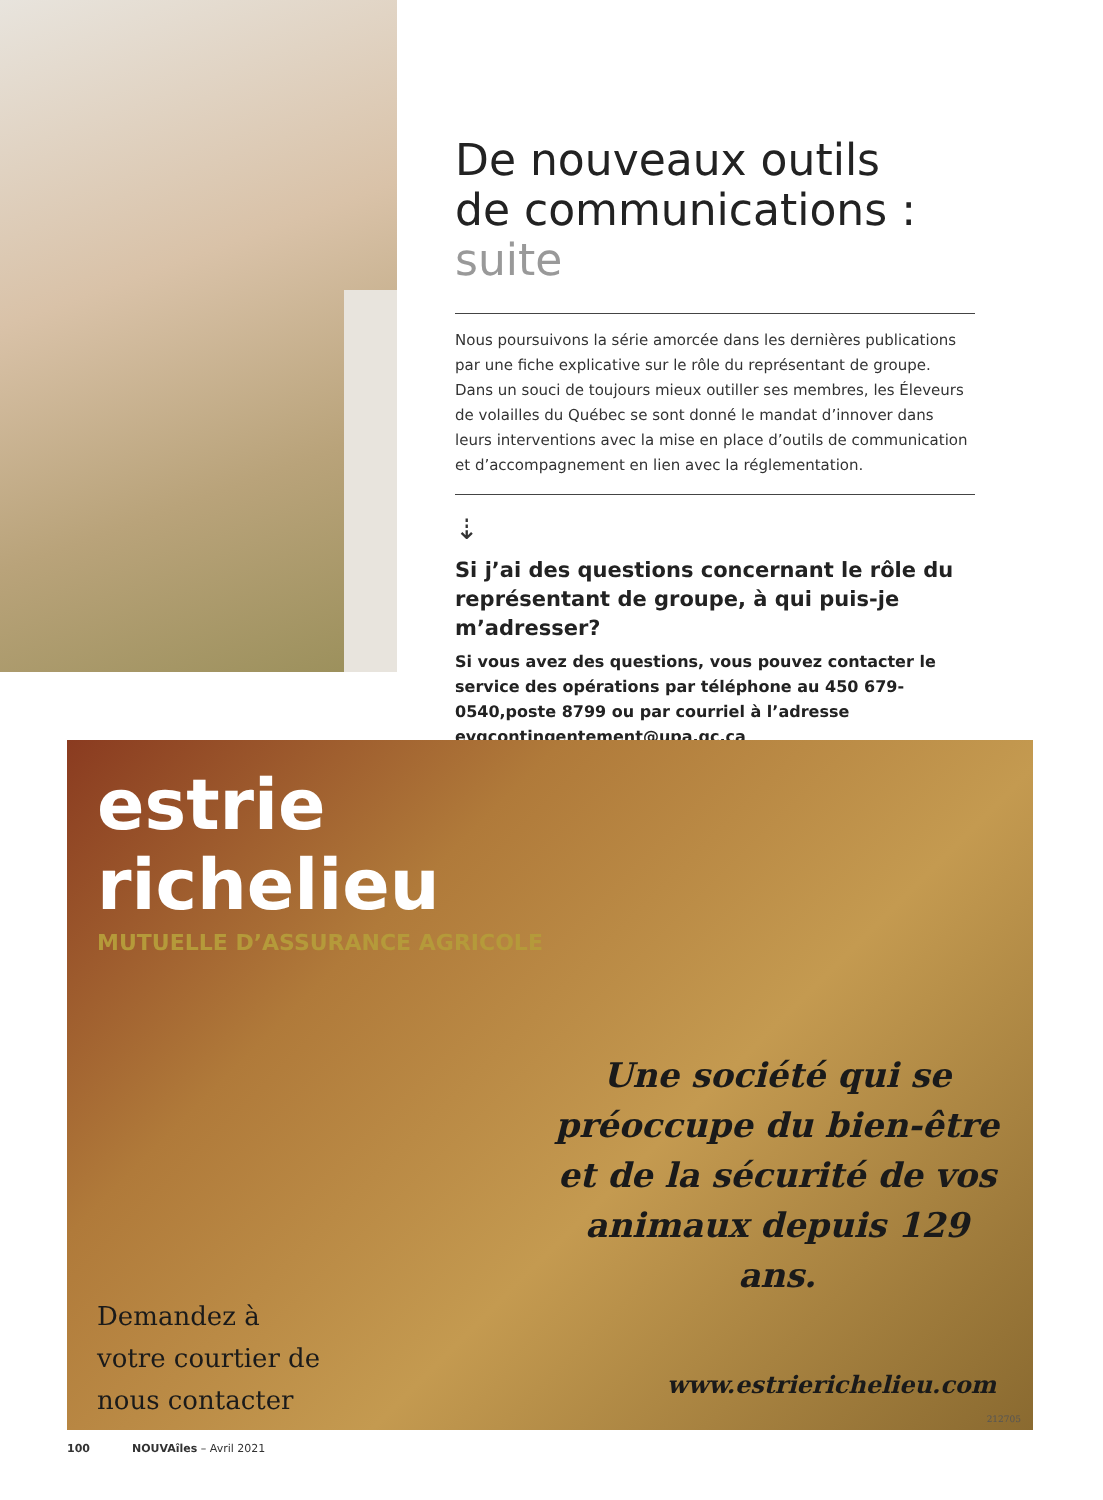De nouveaux outils
de communications : suite
Nous poursuivons la série amorcée dans les dernières publications par une fiche explicative sur le rôle du représentant de groupe.
Dans un souci de toujours mieux outiller ses membres, les Éleveurs de volailles du Québec se sont donné le mandat d’innover dans leurs interventions avec la mise en place d’outils de communication et d’accompagnement en lien avec la réglementation.
⇣
Si j’ai des questions concernant le rôle du représentant de groupe, à qui puis-je m’adresser?
Si vous avez des questions, vous pouvez contacter le service des opérations par téléphone au 450 679-0540,poste 8799 ou par courriel à l’adresse evqcontingentement@upa.qc.ca
estrie
richelieu
MUTUELLE D’ASSURANCE AGRICOLE
Une société qui se préoccupe du bien-être et de la sécurité de vos animaux depuis 129 ans.
Demandez à
votre courtier de
nous contacter
www.estrierichelieu.com
212705
100 NOUVAîles – Avril 2021